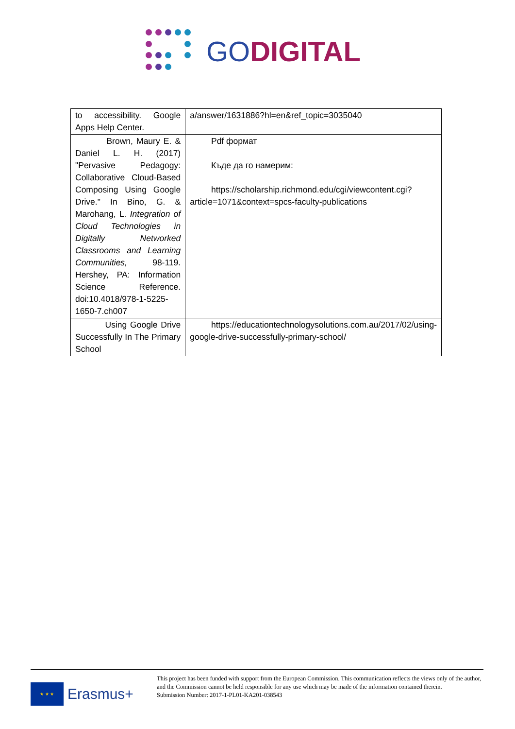GO DIGITAL
| to accessibility. Google Apps Help Center. | a/answer/1631886?hl=en&ref_topic=3035040 |
| Brown, Maury E. & Daniel L. H. (2017) "Pervasive Pedagogy: Collaborative Cloud-Based Composing Using Google Drive." In Bino, G. & Marohang, L. Integration of Cloud Technologies in Digitally Networked Classrooms and Learning Communities, 98-119. Hershey, PA: Information Science Reference. doi:10.4018/978-1-5225-1650-7.ch007 | Pdf формат Къде да го намерим: https://scholarship.richmond.edu/cgi/viewcontent.cgi?article=1071&context=spcs-faculty-publications |
| Using Google Drive Successfully In The Primary School | https://educationtechnologysolutions.com.au/2017/02/using-google-drive-successfully-primary-school/ |
★ ★ ★
Erasmus+
This project has been funded with support from the European Commission. This communication reflects the views only of the author, and the Commission cannot be held responsible for any use which may be made of the information contained therein.
Submission Number: 2017-1-PL01-KA201-038543